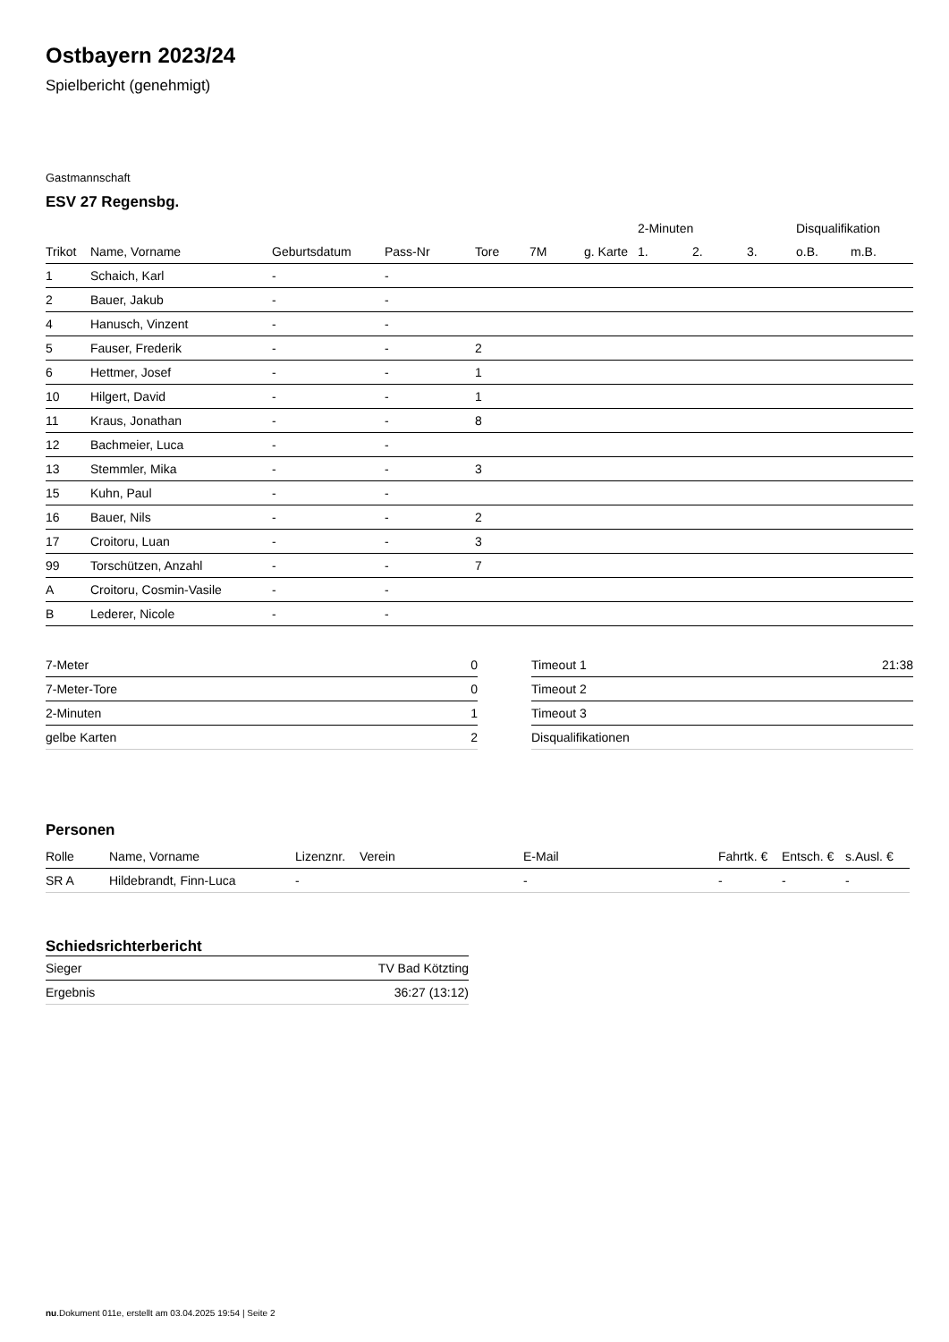Ostbayern 2023/24
Spielbericht (genehmigt)
Gastmannschaft
ESV 27 Regensbg.
| | | | | | | | 2-Minuten | | | Disqualifikation | |
| --- | --- | --- | --- | --- | --- | --- | --- | --- | --- | --- | --- |
| Trikot | Name, Vorname | Geburtsdatum | Pass-Nr | Tore | 7M | g. Karte | 1. | 2. | 3. | o.B. | m.B. |
| 1 | Schaich, Karl | - | - | | | | | | | | |
| 2 | Bauer, Jakub | - | - | | | | | | | | |
| 4 | Hanusch, Vinzent | - | - | | | | | | | | |
| 5 | Fauser, Frederik | - | - | 2 | | | | | | | |
| 6 | Hettmer, Josef | - | - | 1 | | | | | | | |
| 10 | Hilgert, David | - | - | 1 | | | | | | | |
| 11 | Kraus, Jonathan | - | - | 8 | | | | | | | |
| 12 | Bachmeier, Luca | - | - | | | | | | | | |
| 13 | Stemmler, Mika | - | - | 3 | | | | | | | |
| 15 | Kuhn, Paul | - | - | | | | | | | | |
| 16 | Bauer, Nils | - | - | 2 | | | | | | | |
| 17 | Croitoru, Luan | - | - | 3 | | | | | | | |
| 99 | Torschützen, Anzahl | - | - | 7 | | | | | | | |
| A | Croitoru, Cosmin-Vasile | - | - | | | | | | | | |
| B | Lederer, Nicole | - | - | | | | | | | | |
| 7-Meter | 0 |
| 7-Meter-Tore | 0 |
| 2-Minuten | 1 |
| gelbe Karten | 2 |
| Timeout 1 | 21:38 |
| Timeout 2 | |
| Timeout 3 | |
| Disqualifikationen | |
Personen
| Rolle | Name, Vorname | Lizenznr. | Verein | E-Mail | Fahrtk. € | Entsch. € | s.Ausl. € |
| --- | --- | --- | --- | --- | --- | --- | --- |
| SR A | Hildebrandt, Finn-Luca | - | | - | - | - | - |
Schiedsrichterbericht
| Sieger | TV Bad Kötzting |
| Ergebnis | 36:27 (13:12) |
nu.Dokument 011e, erstellt am 03.04.2025 19:54 | Seite 2